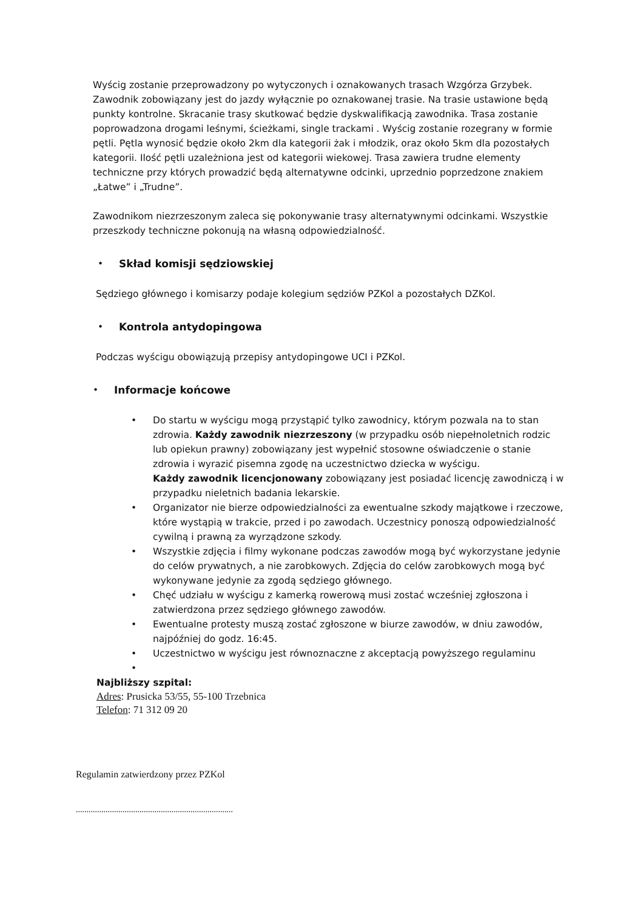Wyścig zostanie przeprowadzony po wytyczonych i oznakowanych trasach Wzgórza Grzybek. Zawodnik zobowiązany jest do jazdy wyłącznie po oznakowanej trasie. Na trasie ustawione będą punkty kontrolne. Skracanie trasy skutkować będzie dyskwalifikacją zawodnika. Trasa zostanie poprowadzona drogami leśnymi, ścieżkami, single trackami . Wyścig zostanie rozegrany w formie pętli. Pętla wynosić będzie około 2km dla kategorii żak i młodzik, oraz około 5km dla pozostałych kategorii. Ilość pętli uzależniona jest od kategorii wiekowej. Trasa zawiera trudne elementy techniczne przy których prowadzić będą alternatywne odcinki, uprzednio poprzedzone znakiem „Łatwe” i „Trudne”.
Zawodnikom niezrzeszonym zaleca się pokonywanie trasy alternatywnymi odcinkami. Wszystkie przeszkody techniczne pokonują na własną odpowiedzialność.
• Skład komisji sędziowskiej
Sędziego głównego i komisarzy podaje kolegium sędziów PZKol a pozostałych DZKol.
• Kontrola antydopingowa
Podczas wyścigu obowiązują przepisy antydopingowe UCI i PZKol.
• Informacje końcowe
• Do startu w wyścigu mogą przystąpić tylko zawodnicy, którym pozwala na to stan zdrowia. Każdy zawodnik niezrzeszony (w przypadku osób niepełnoletnich rodzic lub opiekun prawny) zobowiązany jest wypełnić stosowne oświadczenie o stanie zdrowia i wyrazić pisemna zgodę na uczestnictwo dziecka w wyścigu.
Każdy zawodnik licencjonowany zobowiązany jest posiadać licencję zawodniczą i w przypadku nieletnich badania lekarskie.
• Organizator nie bierze odpowiedzialności za ewentualne szkody majątkowe i rzeczowe, które wystąpią w trakcie, przed i po zawodach. Uczestnicy ponoszą odpowiedzialność cywilną i prawną za wyrządzone szkody.
• Wszystkie zdjęcia i filmy wykonane podczas zawodów mogą być wykorzystane jedynie do celów prywatnych, a nie zarobkowych. Zdjęcia do celów zarobkowych mogą być wykonywane jedynie za zgodą sędziego głównego.
• Chęć udziału w wyścigu z kamerką rowerową musi zostać wcześniej zgłoszona i zatwierdzona przez sędziego głównego zawodów.
• Ewentualne protesty muszą zostać zgłoszone w biurze zawodów, w dniu zawodów, najpóźniej do godz. 16:45.
• Uczestnictwo w wyścigu jest równoznaczne z akceptacją powyższego regulaminu
•
Najbliższy szpital:
Adres: Prusicka 53/55, 55-100 Trzebnica
Telefon: 71 312 09 20
Regulamin zatwierdzony przez PZKol
..........................................................................